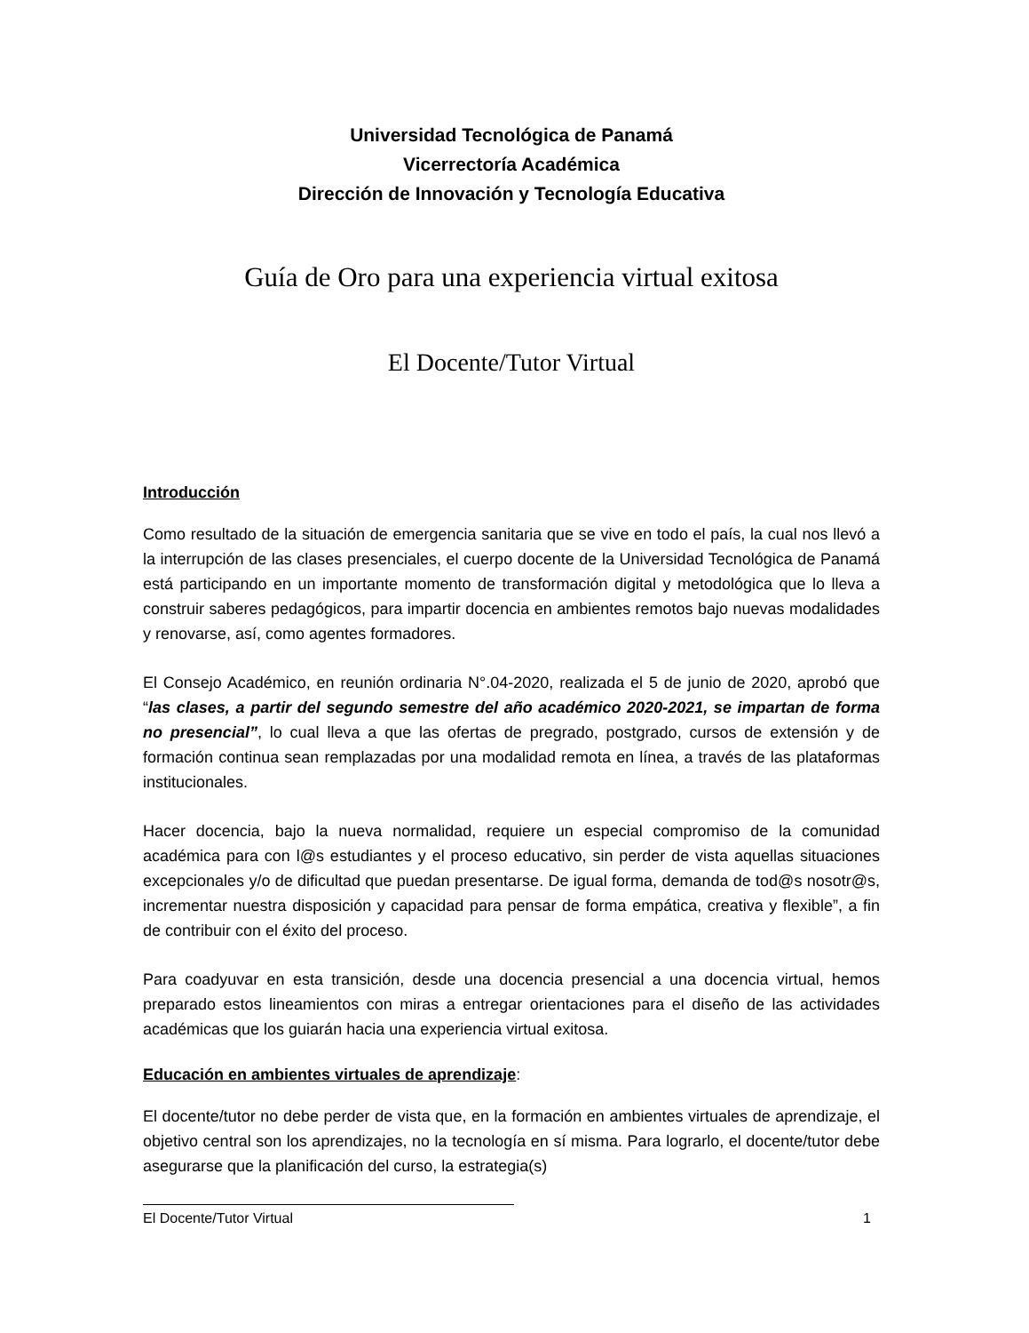Universidad Tecnológica de Panamá
Vicerrectoría Académica
Dirección de Innovación y Tecnología Educativa
Guía de Oro para una experiencia virtual exitosa
El Docente/Tutor Virtual
Introducción
Como resultado de la situación de emergencia sanitaria que se vive en todo el país, la cual nos llevó a la interrupción de las clases presenciales, el cuerpo docente de la Universidad Tecnológica de Panamá está participando en un importante momento de transformación digital y metodológica que lo lleva a construir saberes pedagógicos, para impartir docencia en ambientes remotos bajo nuevas modalidades y renovarse, así, como agentes formadores.
El Consejo Académico, en reunión ordinaria N°.04-2020, realizada el 5 de junio de 2020, aprobó que “las clases, a partir del segundo semestre del año académico 2020-2021, se impartan de forma no presencial”, lo cual lleva a que las ofertas de pregrado, postgrado, cursos de extensión y de formación continua sean remplazadas por una modalidad remota en línea, a través de las plataformas institucionales.
Hacer docencia, bajo la nueva normalidad, requiere un especial compromiso de la comunidad académica para con l@s estudiantes y el proceso educativo, sin perder de vista aquellas situaciones excepcionales y/o de dificultad que puedan presentarse. De igual forma, demanda de tod@s nosotr@s, incrementar nuestra disposición y capacidad para pensar de forma empática, creativa y flexible”, a fin de contribuir con el éxito del proceso.
Para coadyuvar en esta transición, desde una docencia presencial a una docencia virtual, hemos preparado estos lineamientos con miras a entregar orientaciones para el diseño de las actividades académicas que los guiarán hacia una experiencia virtual exitosa.
Educación en ambientes virtuales de aprendizaje:
El docente/tutor no debe perder de vista que, en la formación en ambientes virtuales de aprendizaje, el objetivo central son los aprendizajes, no la tecnología en sí misma. Para lograrlo, el docente/tutor debe asegurarse que la planificación del curso, la estrategia(s)
El Docente/Tutor Virtual 1